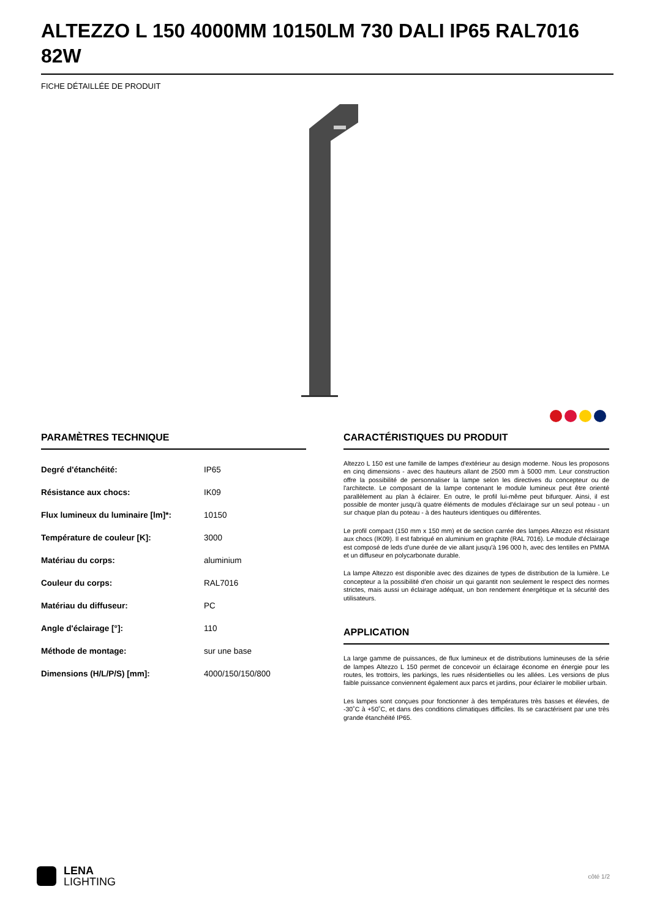ALTEZZO L 150 4000MM 10150LM 730 DALI IP65 RAL7016 82W
FICHE DÉTAILLÉE DE PRODUIT
PARAMÈTRES TECHNIQUE
| Degré d'étanchéité: | IP65 |
| Résistance aux chocs: | IK09 |
| Flux lumineux du luminaire [lm]*: | 10150 |
| Température de couleur [K]: | 3000 |
| Matériau du corps: | aluminium |
| Couleur du corps: | RAL7016 |
| Matériau du diffuseur: | PC |
| Angle d'éclairage [°]: | 110 |
| Méthode de montage: | sur une base |
| Dimensions (H/L/P/S) [mm]: | 4000/150/150/800 |
CARACTÉRISTIQUES DU PRODUIT
Altezzo L 150 est une famille de lampes d'extérieur au design moderne. Nous les proposons en cinq dimensions - avec des hauteurs allant de 2500 mm à 5000 mm. Leur construction offre la possibilité de personnaliser la lampe selon les directives du concepteur ou de l'architecte. Le composant de la lampe contenant le module lumineux peut être orienté parallèlement au plan à éclairer. En outre, le profil lui-même peut bifurquer. Ainsi, il est possible de monter jusqu'à quatre éléments de modules d'éclairage sur un seul poteau - un sur chaque plan du poteau - à des hauteurs identiques ou différentes.
Le profil compact (150 mm x 150 mm) et de section carrée des lampes Altezzo est résistant aux chocs (IK09). Il est fabriqué en aluminium en graphite (RAL 7016). Le module d'éclairage est composé de leds d'une durée de vie allant jusqu'à 196 000 h, avec des lentilles en PMMA et un diffuseur en polycarbonate durable.
La lampe Altezzo est disponible avec des dizaines de types de distribution de la lumière. Le concepteur a la possibilité d'en choisir un qui garantit non seulement le respect des normes strictes, mais aussi un éclairage adéquat, un bon rendement énergétique et la sécurité des utilisateurs.
APPLICATION
La large gamme de puissances, de flux lumineux et de distributions lumineuses de la série de lampes Altezzo L 150 permet de concevoir un éclairage économe en énergie pour les routes, les trottoirs, les parkings, les rues résidentielles ou les allées. Les versions de plus faible puissance conviennent également aux parcs et jardins, pour éclairer le mobilier urbain.
Les lampes sont conçues pour fonctionner à des températures très basses et élevées, de -30˚C à +50˚C, et dans des conditions climatiques difficiles. Ils se caractérisent par une très grande étanchéité IP65.
LENA
LIGHTING
côté 1/2